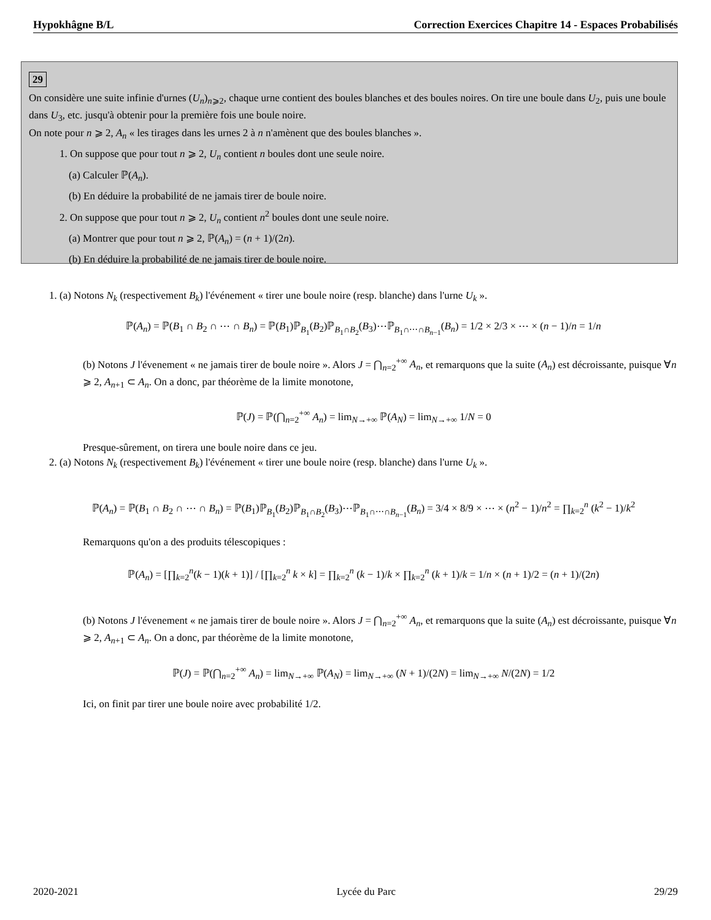Hypokhâgne B/L Correction Exercices Chapitre 14 - Espaces Probabilisés
29
On considère une suite infinie d'urnes (U<sub>n</sub>)<sub>n⩾2</sub>, chaque urne contient des boules blanches et des boules noires. On tire une boule dans U<sub>2</sub>, puis une boule dans U<sub>3</sub>, etc. jusqu'à obtenir pour la première fois une boule noire.
On note pour n ⩾ 2, A<sub>n</sub> « les tirages dans les urnes 2 à n n'amènent que des boules blanches ».
1. On suppose que pour tout n ⩾ 2, U<sub>n</sub> contient n boules dont une seule noire.
(a) Calculer ℙ(A<sub>n</sub>).
(b) En déduire la probabilité de ne jamais tirer de boule noire.
2. On suppose que pour tout n ⩾ 2, U<sub>n</sub> contient n<sup>2</sup> boules dont une seule noire.
(a) Montrer que pour tout n ⩾ 2, ℙ(A<sub>n</sub>) = (n + 1)/(2n).
(b) En déduire la probabilité de ne jamais tirer de boule noire.
1. (a) Notons N<sub>k</sub> (respectivement B<sub>k</sub>) l'événement « tirer une boule noire (resp. blanche) dans l'urne U<sub>k</sub> ».
ℙ(A<sub>n</sub>) = ℙ(B<sub>1</sub> ∩ B<sub>2</sub> ∩ ⋯ ∩ B<sub>n</sub>) = ℙ(B<sub>1</sub>)ℙ<sub>B<sub>1</sub></sub>(B<sub>2</sub>)ℙ<sub>B<sub>1</sub>∩B<sub>2</sub></sub>(B<sub>3</sub>)⋯ℙ<sub>B<sub>1</sub>∩⋯∩B<sub>n−1</sub></sub>(B<sub>n</sub>) = 1/2 × 2/3 × ⋯ × (n − 1)/n = 1/n
(b) Notons J l'évenement « ne jamais tirer de boule noire ». Alors J = ⋂<sub>n=2</sub><sup>+∞</sup> A<sub>n</sub>, et remarquons que la suite (A<sub>n</sub>) est décroissante, puisque ∀n ⩾ 2, A<sub>n+1</sub> ⊂ A<sub>n</sub>. On a donc, par théorème de la limite monotone,
ℙ(J) = ℙ(⋂<sub>n=2</sub><sup>+∞</sup> A<sub>n</sub>) = lim<sub>N→+∞</sub> ℙ(A<sub>N</sub>) = lim<sub>N→+∞</sub> 1/N = 0
Presque-sûrement, on tirera une boule noire dans ce jeu.
2. (a) Notons N<sub>k</sub> (respectivement B<sub>k</sub>) l'événement « tirer une boule noire (resp. blanche) dans l'urne U<sub>k</sub> ».
ℙ(A<sub>n</sub>) = ℙ(B<sub>1</sub> ∩ B<sub>2</sub> ∩ ⋯ ∩ B<sub>n</sub>) = ℙ(B<sub>1</sub>)ℙ<sub>B<sub>1</sub></sub>(B<sub>2</sub>)ℙ<sub>B<sub>1</sub>∩B<sub>2</sub></sub>(B<sub>3</sub>)⋯ℙ<sub>B<sub>1</sub>∩⋯∩B<sub>n−1</sub></sub>(B<sub>n</sub>) = 3/4 × 8/9 × ⋯ × (n<sup>2</sup> − 1)/n<sup>2</sup> = ∏<sub>k=2</sub><sup>n</sup> (k<sup>2</sup> − 1)/k<sup>2</sup>
Remarquons qu'on a des produits télescopiques :
ℙ(A<sub>n</sub>) = [∏<sub>k=2</sub><sup>n</sup>(k − 1)(k + 1)] / [∏<sub>k=2</sub><sup>n</sup> k × k] = ∏<sub>k=2</sub><sup>n</sup> (k − 1)/k × ∏<sub>k=2</sub><sup>n</sup> (k + 1)/k = 1/n × (n + 1)/2 = (n + 1)/(2n)
(b) Notons J l'évenement « ne jamais tirer de boule noire ». Alors J = ⋂<sub>n=2</sub><sup>+∞</sup> A<sub>n</sub>, et remarquons que la suite (A<sub>n</sub>) est décroissante, puisque ∀n ⩾ 2, A<sub>n+1</sub> ⊂ A<sub>n</sub>. On a donc, par théorème de la limite monotone,
ℙ(J) = ℙ(⋂<sub>n=2</sub><sup>+∞</sup> A<sub>n</sub>) = lim<sub>N→+∞</sub> ℙ(A<sub>N</sub>) = lim<sub>N→+∞</sub> (N + 1)/(2N) = lim<sub>N→+∞</sub> N/(2N) = 1/2
Ici, on finit par tirer une boule noire avec probabilité 1/2.
2020-2021 Lycée du Parc 29/29